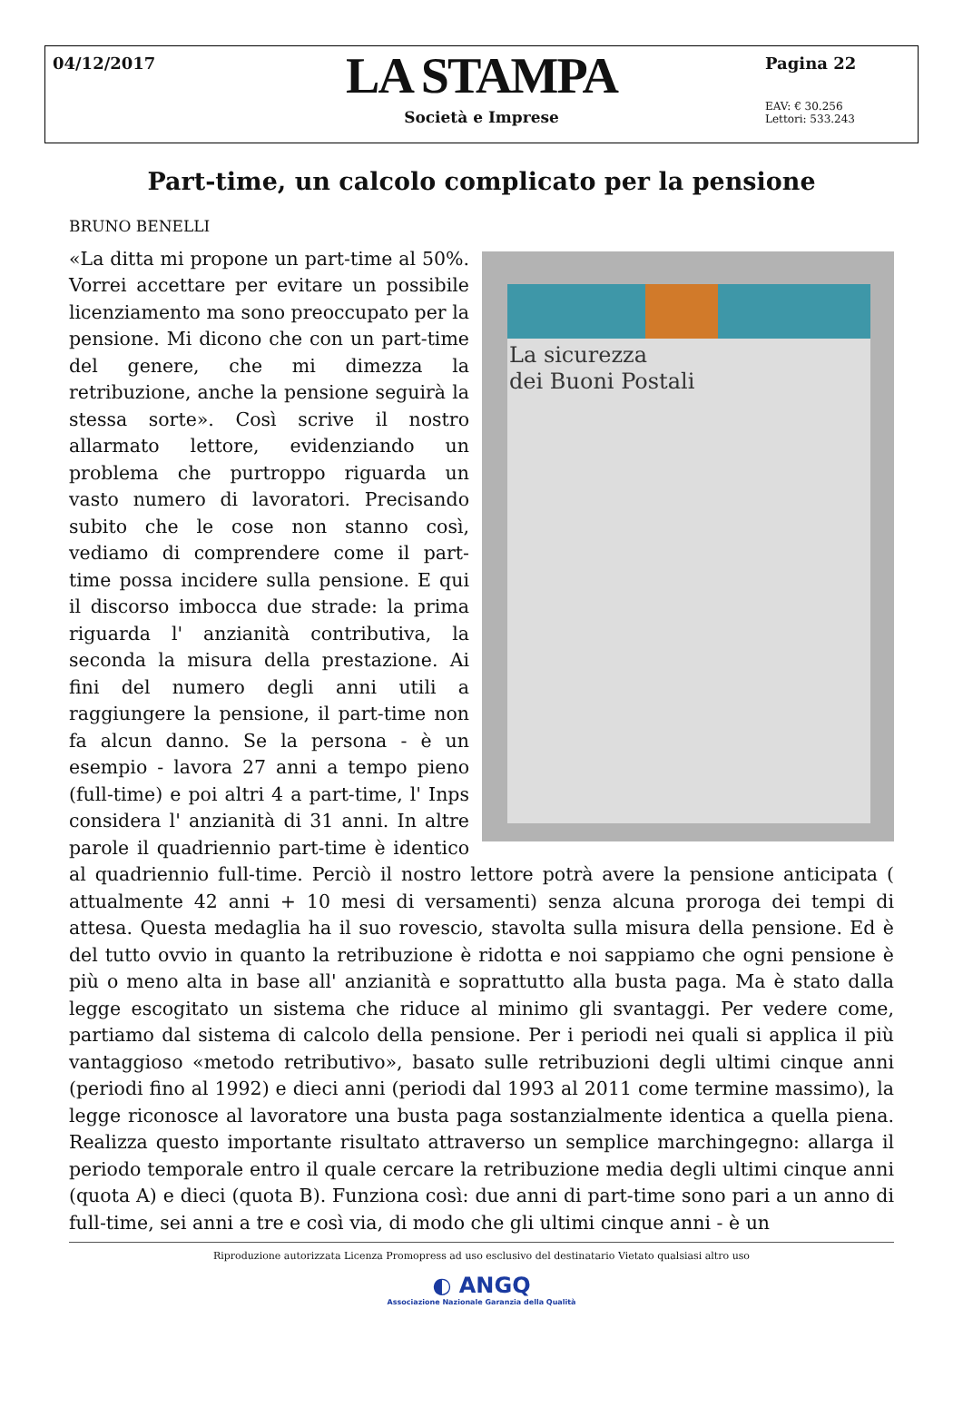04/12/2017
LA STAMPA
Società e Imprese
Pagina 22
EAV: € 30.256
Lettori: 533.243
Part-time, un calcolo complicato per la pensione
BRUNO BENELLI
La sicurezza
dei Buoni Postali
«La ditta mi propone un part-time al 50%. Vorrei accettare per evitare un possibile licenziamento ma sono preoccupato per la pensione. Mi dicono che con un part-time del genere, che mi dimezza la retribuzione, anche la pensione seguirà la stessa sorte». Così scrive il nostro allarmato lettore, evidenziando un problema che purtroppo riguarda un vasto numero di lavoratori. Precisando subito che le cose non stanno così, vediamo di comprendere come il part-time possa incidere sulla pensione. E qui il discorso imbocca due strade: la prima riguarda l' anzianità contributiva, la seconda la misura della prestazione. Ai fini del numero degli anni utili a raggiungere la pensione, il part-time non fa alcun danno. Se la persona - è un esempio - lavora 27 anni a tempo pieno (full-time) e poi altri 4 a part-time, l' Inps considera l' anzianità di 31 anni. In altre parole il quadriennio part-time è identico al quadriennio full-time. Perciò il nostro lettore potrà avere la pensione anticipata ( attualmente 42 anni + 10 mesi di versamenti) senza alcuna proroga dei tempi di attesa. Questa medaglia ha il suo rovescio, stavolta sulla misura della pensione. Ed è del tutto ovvio in quanto la retribuzione è ridotta e noi sappiamo che ogni pensione è più o meno alta in base all' anzianità e soprattutto alla busta paga. Ma è stato dalla legge escogitato un sistema che riduce al minimo gli svantaggi. Per vedere come, partiamo dal sistema di calcolo della pensione. Per i periodi nei quali si applica il più vantaggioso «metodo retributivo», basato sulle retribuzioni degli ultimi cinque anni (periodi fino al 1992) e dieci anni (periodi dal 1993 al 2011 come termine massimo), la legge riconosce al lavoratore una busta paga sostanzialmente identica a quella piena. Realizza questo importante risultato attraverso un semplice marchingegno: allarga il periodo temporale entro il quale cercare la retribuzione media degli ultimi cinque anni (quota A) e dieci (quota B). Funziona così: due anni di part-time sono pari a un anno di full-time, sei anni a tre e così via, di modo che gli ultimi cinque anni - è un
Riproduzione autorizzata Licenza Promopress ad uso esclusivo del destinatario Vietato qualsiasi altro uso
◐ ANGQ
Associazione Nazionale Garanzia della Qualità